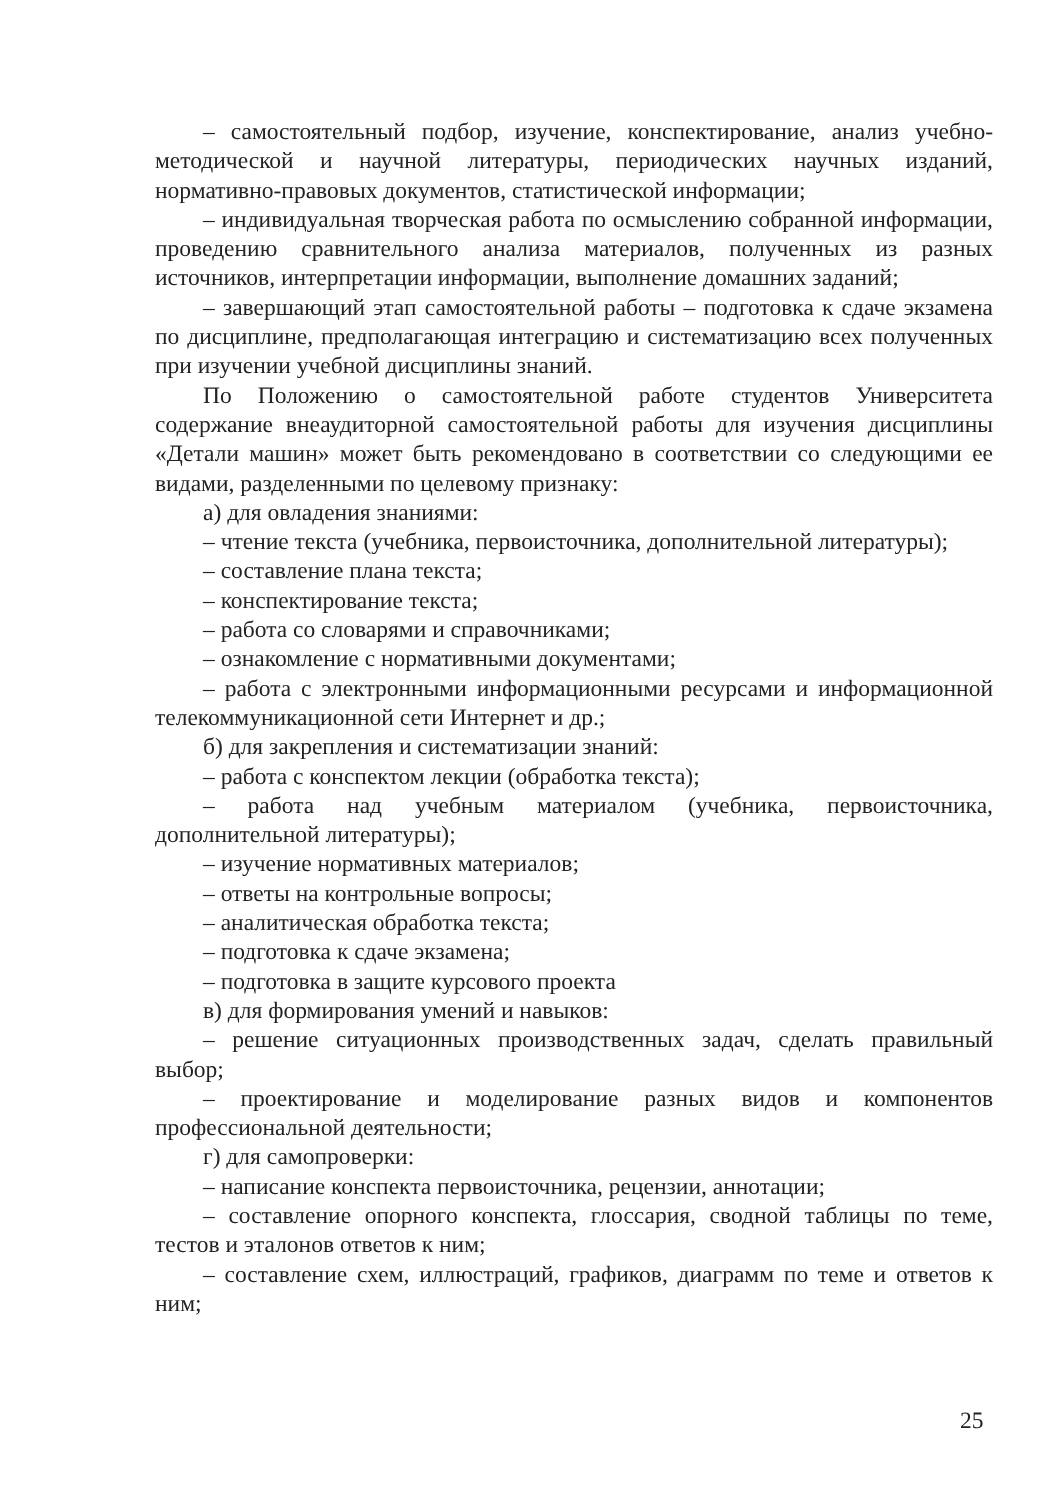– самостоятельный подбор, изучение, конспектирование, анализ учебно-методической и научной литературы, периодических научных изданий, нормативно-правовых документов, статистической информации;
– индивидуальная творческая работа по осмыслению собранной информации, проведению сравнительного анализа материалов, полученных из разных источников, интерпретации информации, выполнение домашних заданий;
– завершающий этап самостоятельной работы – подготовка к сдаче экзамена по дисциплине, предполагающая интеграцию и систематизацию всех полученных при изучении учебной дисциплины знаний.
По Положению о самостоятельной работе студентов Университета содержание внеаудиторной самостоятельной работы для изучения дисциплины «Детали машин» может быть рекомендовано в соответствии со следующими ее видами, разделенными по целевому признаку:
а) для овладения знаниями:
– чтение текста (учебника, первоисточника, дополнительной литературы);
– составление плана текста;
– конспектирование текста;
– работа со словарями и справочниками;
– ознакомление с нормативными документами;
– работа с электронными информационными ресурсами и информационной телекоммуникационной сети Интернет и др.;
б) для закрепления и систематизации знаний:
– работа с конспектом лекции (обработка текста);
– работа над учебным материалом (учебника, первоисточника, дополнительной литературы);
– изучение нормативных материалов;
– ответы на контрольные вопросы;
– аналитическая обработка текста;
– подготовка к сдаче экзамена;
– подготовка в защите курсового проекта
в) для формирования умений и навыков:
– решение ситуационных производственных задач, сделать правильный выбор;
– проектирование и моделирование разных видов и компонентов профессиональной деятельности;
г) для самопроверки:
– написание конспекта первоисточника, рецензии, аннотации;
– составление опорного конспекта, глоссария, сводной таблицы по теме, тестов и эталонов ответов к ним;
– составление схем, иллюстраций, графиков, диаграмм по теме и ответов к ним;
25